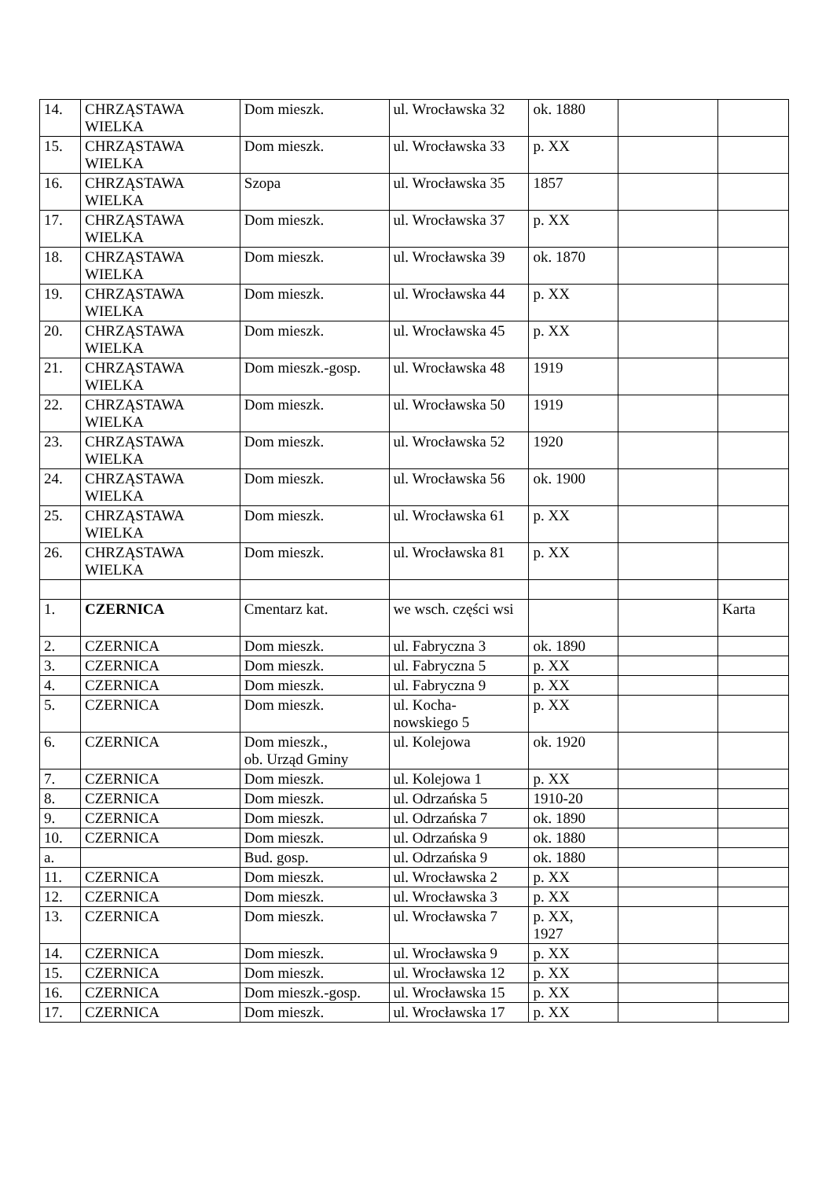| 14. | CHRZĄSTAWA WIELKA | Dom mieszk. | ul. Wrocławska 32 | ok. 1880 | | |
| 15. | CHRZĄSTAWA WIELKA | Dom mieszk. | ul. Wrocławska 33 | p. XX | | |
| 16. | CHRZĄSTAWA WIELKA | Szopa | ul. Wrocławska 35 | 1857 | | |
| 17. | CHRZĄSTAWA WIELKA | Dom mieszk. | ul. Wrocławska 37 | p. XX | | |
| 18. | CHRZĄSTAWA WIELKA | Dom mieszk. | ul. Wrocławska 39 | ok. 1870 | | |
| 19. | CHRZĄSTAWA WIELKA | Dom mieszk. | ul. Wrocławska 44 | p. XX | | |
| 20. | CHRZĄSTAWA WIELKA | Dom mieszk. | ul. Wrocławska 45 | p. XX | | |
| 21. | CHRZĄSTAWA WIELKA | Dom mieszk.-gosp. | ul. Wrocławska 48 | 1919 | | |
| 22. | CHRZĄSTAWA WIELKA | Dom mieszk. | ul. Wrocławska 50 | 1919 | | |
| 23. | CHRZĄSTAWA WIELKA | Dom mieszk. | ul. Wrocławska 52 | 1920 | | |
| 24. | CHRZĄSTAWA WIELKA | Dom mieszk. | ul. Wrocławska 56 | ok. 1900 | | |
| 25. | CHRZĄSTAWA WIELKA | Dom mieszk. | ul. Wrocławska 61 | p. XX | | |
| 26. | CHRZĄSTAWA WIELKA | Dom mieszk. | ul. Wrocławska 81 | p. XX | | |
| 1. | CZERNICA | Cmentarz kat. | we wsch. części wsi | | | Karta |
| 2. | CZERNICA | Dom mieszk. | ul. Fabryczna 3 | ok. 1890 | | |
| 3. | CZERNICA | Dom mieszk. | ul. Fabryczna 5 | p. XX | | |
| 4. | CZERNICA | Dom mieszk. | ul. Fabryczna 9 | p. XX | | |
| 5. | CZERNICA | Dom mieszk. | ul. Kocha- nowskiego 5 | p. XX | | |
| 6. | CZERNICA | Dom mieszk., ob. Urząd Gminy | ul. Kolejowa | ok. 1920 | | |
| 7. | CZERNICA | Dom mieszk. | ul. Kolejowa 1 | p. XX | | |
| 8. | CZERNICA | Dom mieszk. | ul. Odrzańska 5 | 1910-20 | | |
| 9. | CZERNICA | Dom mieszk. | ul. Odrzańska 7 | ok. 1890 | | |
| 10. | CZERNICA | Dom mieszk. | ul. Odrzańska 9 | ok. 1880 | | |
| a. | | Bud. gosp. | ul. Odrzańska 9 | ok. 1880 | | |
| 11. | CZERNICA | Dom mieszk. | ul. Wrocławska 2 | p. XX | | |
| 12. | CZERNICA | Dom mieszk. | ul. Wrocławska 3 | p. XX | | |
| 13. | CZERNICA | Dom mieszk. | ul. Wrocławska 7 | p. XX, 1927 | | |
| 14. | CZERNICA | Dom mieszk. | ul. Wrocławska 9 | p. XX | | |
| 15. | CZERNICA | Dom mieszk. | ul. Wrocławska 12 | p. XX | | |
| 16. | CZERNICA | Dom mieszk.-gosp. | ul. Wrocławska 15 | p. XX | | |
| 17. | CZERNICA | Dom mieszk. | ul. Wrocławska 17 | p. XX | | |